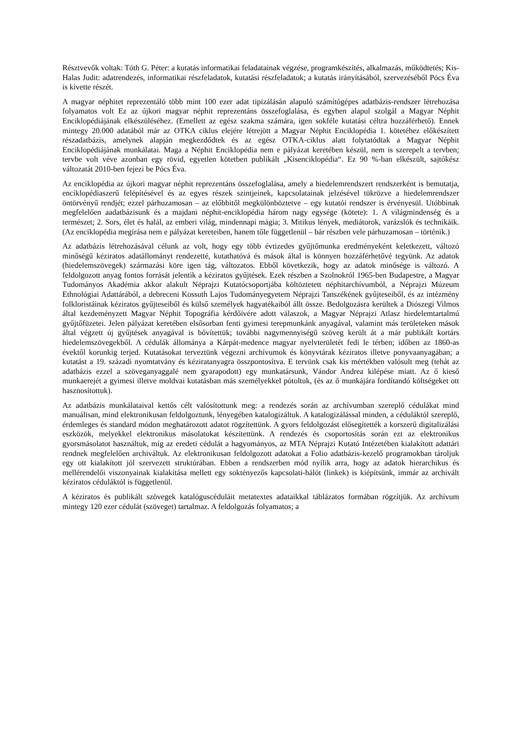Résztvevők voltak: Tóth G. Péter: a kutatás informatikai feladatainak végzése, programkészítés, alkalmazás, működtetés; Kis-Halas Judit: adatrendezés, informatikai részfeladatok, kutatási részfeladatok; a kutatás irányításából, szervezéséből Pócs Éva is kivette részét.
A magyar néphitet reprezentáló több mint 100 ezer adat tipizálásán alapuló számítógépes adatbázis-rendszer létrehozása folyamatos volt Ez az újkori magyar néphit reprezentáns összefoglalása, és egyben alapul szolgál a Magyar Néphit Enciklopédiájának elkészüléséhez. (Emellett az egész szakma számára, igen sokféle kutatási céltra hozzáférhető). Ennek mintegy 20.000 adatából már az OTKA ciklus elejére létrejött a Magyar Néphit Enciklopédia 1. kötetéhez előkészített részadatbázis, amelynek alapján megkezdődtek és az egész OTKA-ciklus alatt folytatódtak a Magyar Néphit Enciklopédiájának munkálatai. Maga a Néphit Enciklopédia nem e pályázat keretében készül, nem is szerepelt a tervben; tervbe volt véve azonban egy rövid, egyetlen kötetben publikált „Kisenciklopédia“. Ez 90 %-ban elkészült, sajtókész változatát 2010-ben fejezi be Pócs Éva.
Az enciklopédia az újkori magyar néphit reprezentáns összefoglalása, amely a hiedelemrendszert rendszerként is bemutatja, enciklopédiaszerű felépítésével és az egyes részek szintjeinek, kapcsolatainak jelzésével tükrözve a hiedelemrendszer öntörvényű rendjét; ezzel párhuzamosan – az előbbitől megkülönböztetve – egy kutatói rendszer is érvényesül. Utóbbinak megfelelően aadatbázisunk és a majdani néphit-enciklopédia három nagy egysége (kötete): 1. A világmindenség és a természet; 2. Sors, élet és halál, az emberi világ, mindennapi mágia; 3. Mitikus lények, mediátorok, varázslók és technikáik. (Az enciklopédia megírása nem e pályázat kereteiben, hanem tőle függetlenül – bár részben vele párhuzamosan – történik.)
Az adatbázis létrehozásával célunk az volt, hogy egy több évtizedes gyűjtőmunka eredményeként keletkezett, változó minőségű kéziratos adatállományt rendezetté, kutathatóvá és mások által is könnyen hozzáférhetővé tegyünk. Az adatok (hiedelemszövegek) származási köre igen tág, változatos. Ebből következik, hogy az adatok minősége is változó. A feldolgozott anyag fontos forrását jelentik a kéziratos gyűjtések. Ezek részben a Szolnokról 1965-ben Budapestre, a Magyar Tudományos Akadémia akkor alakult Néprajzi Kutatócsoportjába költöztetett néphitarchívumból, a Néprajzi Múzeum Ethnológiai Adattárából, a debreceni Kossuth Lajos Tudományegyetem Néprajzi Tanszékének gyűjteseiből, és az intézmény folkloristáinak kéziratos gyűjteseiből és külső személyek hagyatékaiból állt össze. Bedolgozásra kerültek a Diószegi Vilmos által kezdeményzett Magyar Néphit Topográfia kérdőívére adott válaszok, a Magyar Néprajzi Atlasz hiedelemtartalmú gyűjtőfüzetei. Jelen pályázat keretében elsősorban fenti gyimesi terepmunkánk anyagával, valamint más területeken mások által végzett új gyűjtések anyagával is bővítettük; további nagymennyiségű szöveg került át a már publikált kortárs hiedelemszövegekből. A cédulák állománya a Kárpát-medence magyar nyelvterületét fedi le térben; időben az 1860-as évektől korunkig terjed. Kutatásokat terveztünk végezni archívumok és könyvtárak kéziratos illetve ponyvaanyagában; a kutatást a 19. századi nyomtatvány és kéziratanyagra összpontosítva. E tervünk csak kis mértékben valósult meg (tehát az adatbázis ezzel a szöveganyaggalé nem gyarapodott) egy munkatársunk, Vándor Andrea kilépése miatt. Az ő kieső munkaerejét a gyimesi illetve moldvai kutatásban más személyekkel pótoltuk, (és az ő munkájára fordítandó költségeket ott hasznosítottuk).
Az adatbázis munkálataival kettős célt valósítottunk meg: a rendezés során az archívumban szereplő cédulákat mind manuálisan, mind elektronikusan feldolgoztunk, lényegében katalogizáltuk. A katalogizálással minden, a céduláktól szereplő, érdemleges és standard módon meghatározott adatot rögzítettünk. A gyors feldolgozást elősegítették a korszerű digitalizálási eszközök, melyekkel elektronikus másolatokat készítettünk. A rendezés és csoportosítás során ezt az elektronikus gyorsmásolatot használtuk, míg az eredeti cédulát a hagyományos, az MTA Néprajzi Kutató Intézetében kialakított adattári rendnek megfelelően archiváltuk. Az elektronikusan feldolgozott adatokat a Folio adatbázis-kezelő programokban tároljuk egy ott kialakított jól szervezett struktúrában. Ebben a rendszerben mód nyílik arra, hogy az adatok hierarchikus és mellérendelői viszonyainak kialakítása mellett egy soktényezős kapcsolati-hálót (linkek) is kiépítsünk, immár az archivált kéziratos céduláktól is függetlenül.
A kéziratos és publikált szövegek katalóguscéduláit metatextes adataikkal táblázatos formában rögzítjük. Az archívum mintegy 120 ezer cédulát (szöveget) tartalmaz. A feldolgozás folyamatos; a